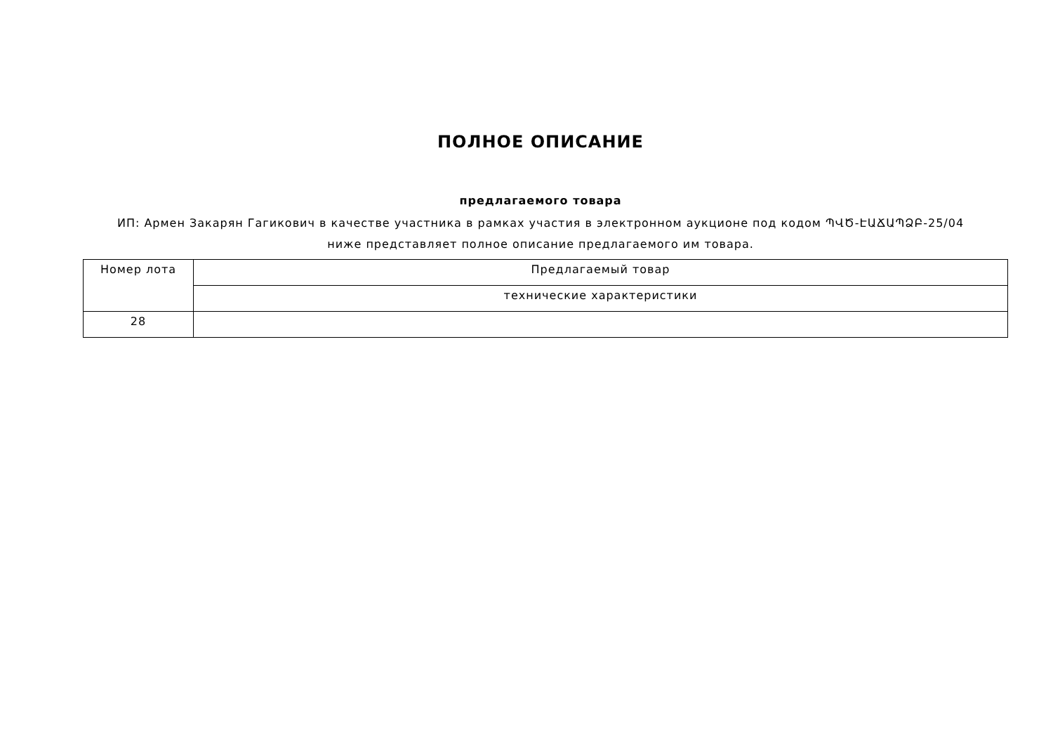ПОЛНОЕ ОПИСАНИЕ
предлагаемого товара
ИП: Армен Закарян Гагикович в качестве участника в рамках участия в электронном аукционе под кодом ՊՎԾ-ԷԱՃԱՊՁԲ-25/04
ниже представляет полное описание предлагаемого им товара.
| Номер лота | Предлагаемый товар |
| --- | --- |
| | технические характеристики |
| 28 | |